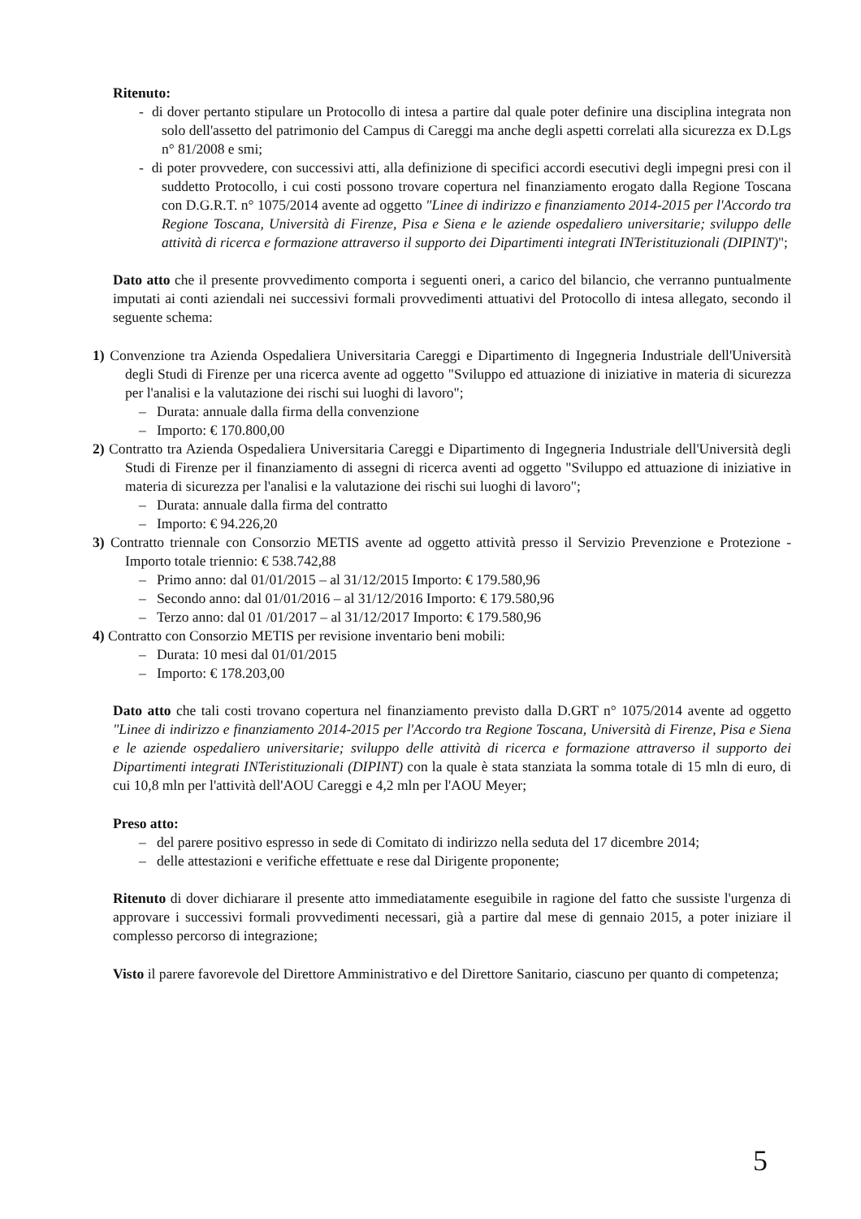Ritenuto:
- di dover pertanto stipulare un Protocollo di intesa a partire dal quale poter definire una disciplina integrata non solo dell'assetto del patrimonio del Campus di Careggi ma anche degli aspetti correlati alla sicurezza ex D.Lgs n° 81/2008 e smi;
- di poter provvedere, con successivi atti, alla definizione di specifici accordi esecutivi degli impegni presi con il suddetto Protocollo, i cui costi possono trovare copertura nel finanziamento erogato dalla Regione Toscana con D.G.R.T. n° 1075/2014 avente ad oggetto "Linee di indirizzo e finanziamento 2014-2015 per l'Accordo tra Regione Toscana, Università di Firenze, Pisa e Siena e le aziende ospedaliero universitarie; sviluppo delle attività di ricerca e formazione attraverso il supporto dei Dipartimenti integrati INTeristituzionali (DIPINT)";
Dato atto che il presente provvedimento comporta i seguenti oneri, a carico del bilancio, che verranno puntualmente imputati ai conti aziendali nei successivi formali provvedimenti attuativi del Protocollo di intesa allegato, secondo il seguente schema:
1) Convenzione tra Azienda Ospedaliera Universitaria Careggi e Dipartimento di Ingegneria Industriale dell'Università degli Studi di Firenze per una ricerca avente ad oggetto "Sviluppo ed attuazione di iniziative in materia di sicurezza per l'analisi e la valutazione dei rischi sui luoghi di lavoro";
– Durata: annuale dalla firma della convenzione
– Importo: € 170.800,00
2) Contratto tra Azienda Ospedaliera Universitaria Careggi e Dipartimento di Ingegneria Industriale dell'Università degli Studi di Firenze per il finanziamento di assegni di ricerca aventi ad oggetto "Sviluppo ed attuazione di iniziative in materia di sicurezza per l'analisi e la valutazione dei rischi sui luoghi di lavoro";
– Durata: annuale dalla firma del contratto
– Importo: € 94.226,20
3) Contratto triennale con Consorzio METIS avente ad oggetto attività presso il Servizio Prevenzione e Protezione - Importo totale triennio: € 538.742,88
– Primo anno: dal 01/01/2015 – al 31/12/2015 Importo: € 179.580,96
– Secondo anno: dal 01/01/2016 – al 31/12/2016 Importo: € 179.580,96
– Terzo anno: dal 01 /01/2017 – al 31/12/2017 Importo: € 179.580,96
4) Contratto con Consorzio METIS per revisione inventario beni mobili:
– Durata: 10 mesi dal 01/01/2015
– Importo: € 178.203,00
Dato atto che tali costi trovano copertura nel finanziamento previsto dalla D.GRT n° 1075/2014 avente ad oggetto "Linee di indirizzo e finanziamento 2014-2015 per l'Accordo tra Regione Toscana, Università di Firenze, Pisa e Siena e le aziende ospedaliero universitarie; sviluppo delle attività di ricerca e formazione attraverso il supporto dei Dipartimenti integrati INTeristituzionali (DIPINT) con la quale è stata stanziata la somma totale di 15 mln di euro, di cui 10,8 mln per l'attività dell'AOU Careggi e 4,2 mln per l'AOU Meyer;
Preso atto:
– del parere positivo espresso in sede di Comitato di indirizzo nella seduta del 17 dicembre 2014;
– delle attestazioni e verifiche effettuate e rese dal Dirigente proponente;
Ritenuto di dover dichiarare il presente atto immediatamente eseguibile in ragione del fatto che sussiste l'urgenza di approvare i successivi formali provvedimenti necessari, già a partire dal mese di gennaio 2015, a poter iniziare il complesso percorso di integrazione;
Visto il parere favorevole del Direttore Amministrativo e del Direttore Sanitario, ciascuno per quanto di competenza;
5